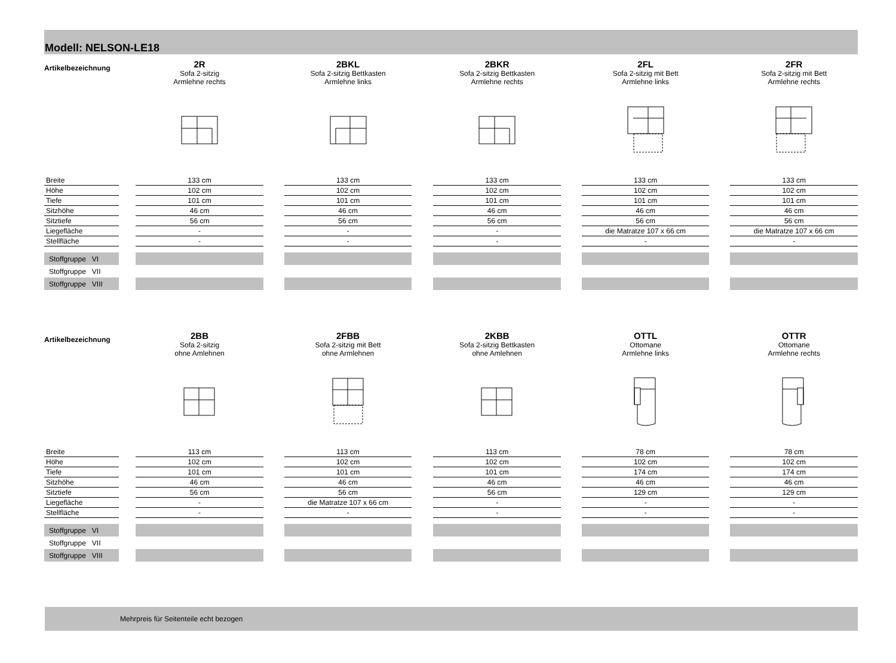Modell: NELSON-LE18
| Artikelbezeichnung | | 2R | | 2BKL | | 2BKR | | 2FL | | 2FR |
| | | Sofa 2-sitzig Armlehne rechts | | Sofa 2-sitzig Bettkasten Armlehne links | | Sofa 2-sitzig Bettkasten Armlehne rechts | | Sofa 2-sitzig mit Bett Armlehne links | | Sofa 2-sitzig mit Bett Armlehne rechts |
| Breite | | 133 cm | | 133 cm | | 133 cm | | 133 cm | | 133 cm |
| Höhe | | 102 cm | | 102 cm | | 102 cm | | 102 cm | | 102 cm |
| Tiefe | | 101 cm | | 101 cm | | 101 cm | | 101 cm | | 101 cm |
| Sitzhöhe | | 46 cm | | 46 cm | | 46 cm | | 46 cm | | 46 cm |
| Sitztiefe | | 56 cm | | 56 cm | | 56 cm | | 56 cm | | 56 cm |
| Liegefläche | | - | | - | | - | | die Matratze 107 x 66 cm | | die Matratze 107 x 66 cm |
| Stellfläche | | - | | - | | - | | - | | - |
| Stoffgruppe VI | | | | | | | | | | |
| Stoffgruppe VII | | | | | | | | | | |
| Stoffgruppe VIII | | | | | | | | | | |
| Artikelbezeichnung | | 2BB | | 2FBB | | 2KBB | | OTTL | | OTTR |
| | | Sofa 2-sitzig ohne Amlehnen | | Sofa 2-sitzig mit Bett ohne Armlehnen | | Sofa 2-sitzig Bettkasten ohne Amlehnen | | Ottomane Armlehne links | | Ottomane Armlehne rechts |
| Breite | | 113 cm | | 113 cm | | 113 cm | | 78 cm | | 78 cm |
| Höhe | | 102 cm | | 102 cm | | 102 cm | | 102 cm | | 102 cm |
| Tiefe | | 101 cm | | 101 cm | | 101 cm | | 174 cm | | 174 cm |
| Sitzhöhe | | 46 cm | | 46 cm | | 46 cm | | 46 cm | | 46 cm |
| Sitztiefe | | 56 cm | | 56 cm | | 56 cm | | 129 cm | | 129 cm |
| Liegefläche | | - | | die Matratze 107 x 66 cm | | - | | - | | - |
| Stellfläche | | - | | - | | - | | - | | - |
| Stoffgruppe VI | | | | | | | | | | |
| Stoffgruppe VII | | | | | | | | | | |
| Stoffgruppe VIII | | | | | | | | | | |
Mehrpreis für Seitenteile echt bezogen